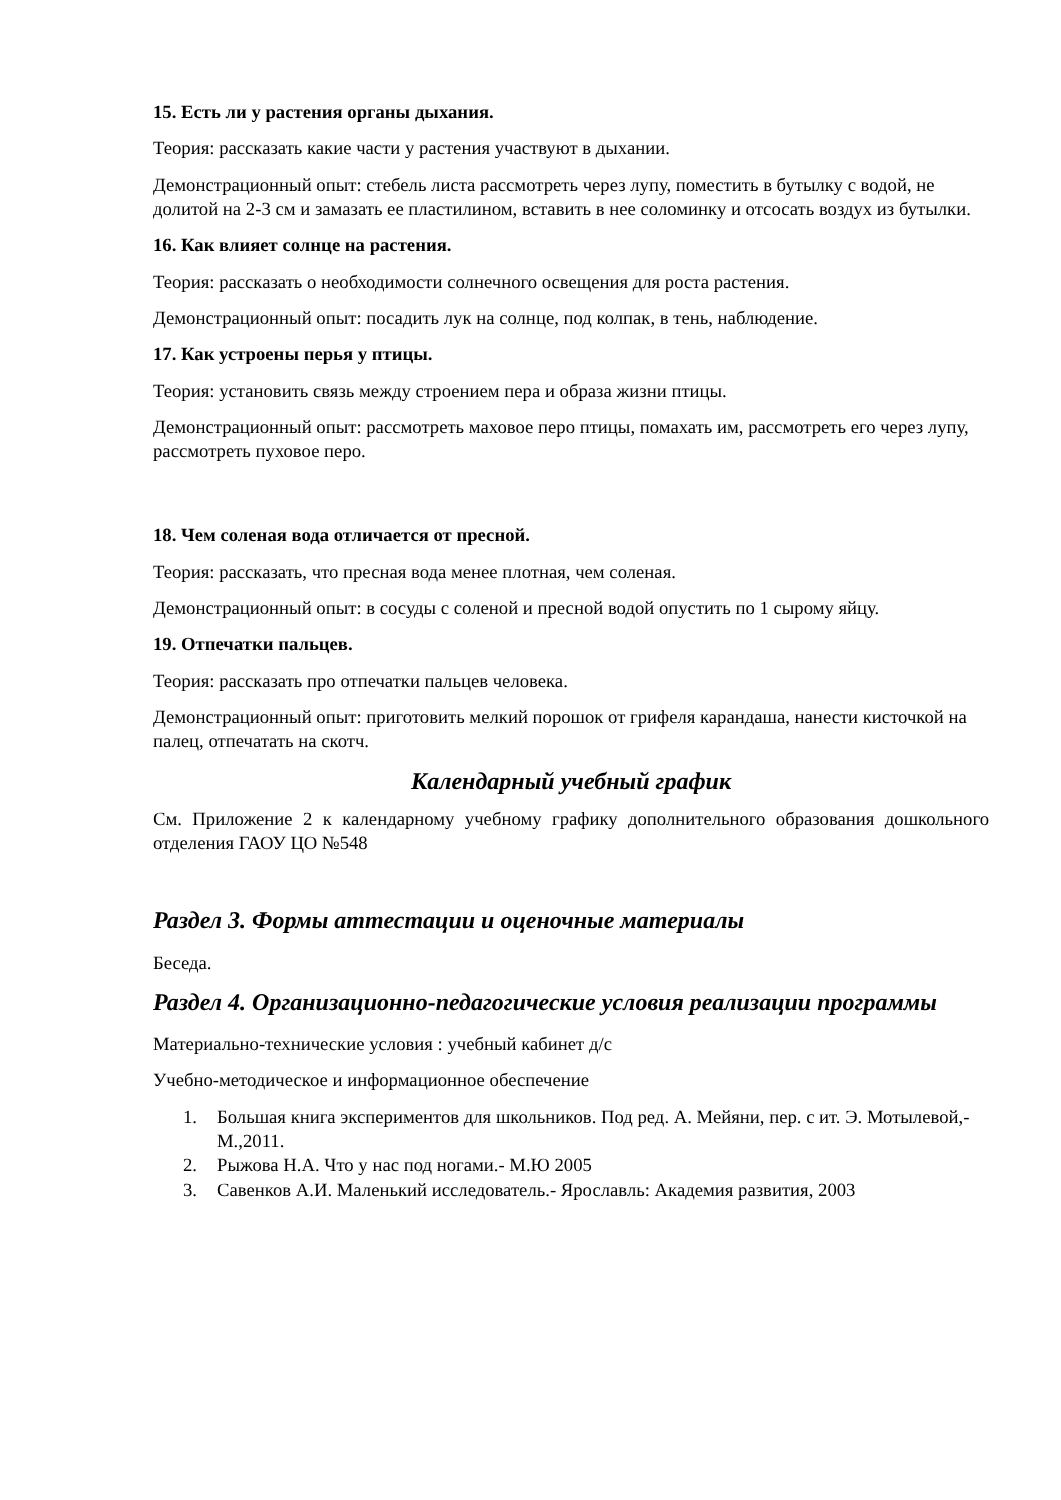15. Есть ли у растения органы дыхания.
Теория: рассказать какие части у растения участвуют в дыхании.
Демонстрационный опыт: стебель листа рассмотреть через лупу, поместить в бутылку с водой, не долитой на 2-3 см и замазать ее пластилином, вставить в нее соломинку и отсосать воздух из бутылки.
16. Как влияет солнце на растения.
Теория: рассказать о необходимости солнечного освещения для роста растения.
Демонстрационный опыт: посадить лук на солнце, под колпак, в тень, наблюдение.
17. Как устроены перья у птицы.
Теория: установить связь между строением пера и образа жизни птицы.
Демонстрационный опыт: рассмотреть маховое перо птицы, помахать им, рассмотреть его через лупу, рассмотреть пуховое перо.
18. Чем соленая вода отличается от пресной.
Теория: рассказать, что пресная вода менее плотная, чем соленая.
Демонстрационный опыт: в сосуды с соленой и пресной водой опустить по 1 сырому яйцу.
19. Отпечатки пальцев.
Теория: рассказать про отпечатки пальцев человека.
Демонстрационный опыт: приготовить мелкий порошок от грифеля карандаша, нанести кисточкой на палец, отпечатать на скотч.
Календарный учебный график
См. Приложение 2 к календарному учебному графику дополнительного образования дошкольного отделения ГАОУ ЦО №548
Раздел 3. Формы аттестации и оценочные материалы
Беседа.
Раздел 4. Организационно-педагогические условия реализации программы
Материально-технические условия : учебный кабинет д/с
Учебно-методическое и информационное обеспечение
1. Большая книга экспериментов для школьников. Под ред. А. Мейяни, пер. с ит. Э. Мотылевой,- М.,2011.
2. Рыжова Н.А. Что у нас под ногами.- М.Ю 2005
3. Савенков А.И. Маленький исследователь.- Ярославль: Академия развития, 2003